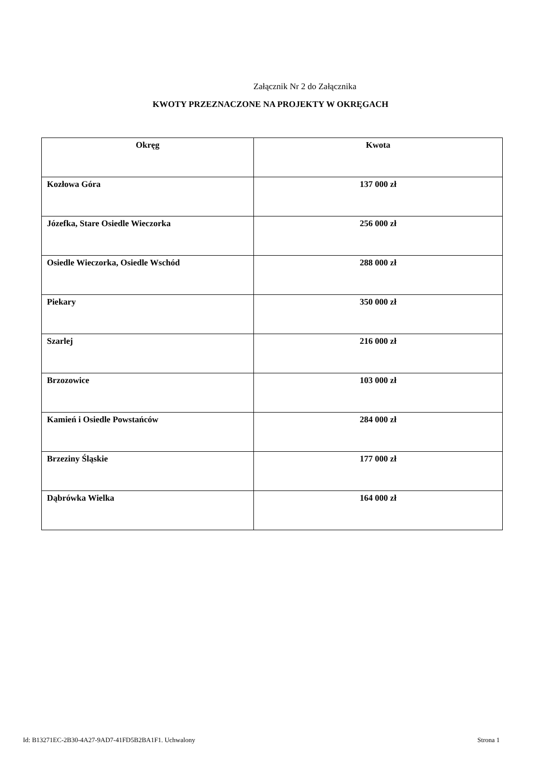Załącznik Nr 2 do Załącznika
KWOTY PRZEZNACZONE NA PROJEKTY W OKRĘGACH
| Okręg | Kwota |
| --- | --- |
| Kozłowa Góra | 137 000 zł |
| Józefka, Stare Osiedle Wieczorka | 256 000 zł |
| Osiedle Wieczorka, Osiedle Wschód | 288 000 zł |
| Piekary | 350 000 zł |
| Szarlej | 216 000 zł |
| Brzozowice | 103 000 zł |
| Kamień i Osiedle Powstańców | 284 000 zł |
| Brzeziny Śląskie | 177 000 zł |
| Dąbrówka Wielka | 164 000 zł |
Id: B13271EC-2B30-4A27-9AD7-41FD5B2BA1F1. Uchwalony Strona 1